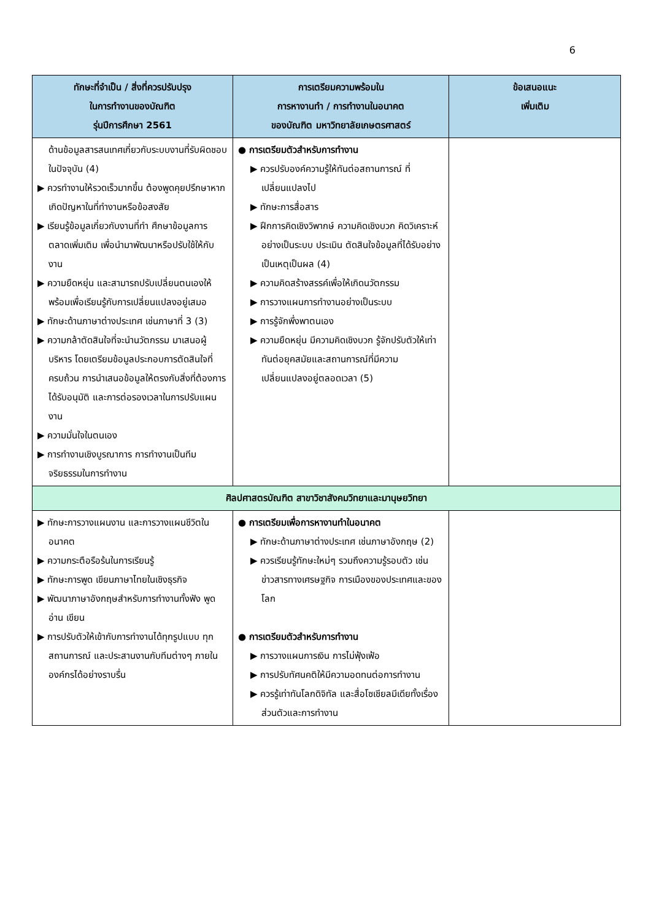6
| ทักษะที่จำเป็น / สิ่งที่ควรปรับปรุง ในการทำงานของบัณฑิต รุ่นปีการศึกษา 2561 | การเตรียมความพร้อมใน การหางานทำ / การทำงานในอนาคต ของบัณฑิต มหาวิทยาลัยเกษตรศาสตร์ | ข้อเสนอแนะ เพิ่มเติม |
| --- | --- | --- |
| ด้านข้อมูลสารสนเทศเกี่ยวกับระบบงานที่รับผิดชอบในปัจจุบัน (4) ▶ ควรทำงานให้รวดเร็วมากขึ้น ต้องพูดคุยปรึกษาหากเกิดปัญหาในที่ทำงานหรือข้อสงสัย ▶ เรียนรู้ข้อมูลเกี่ยวกับงานที่ทำ ศึกษาข้อมูลการตลาดเพิ่มเติม เพื่อนำมาพัฒนาหรือปรับใช้ให้กับงาน ▶ ความยืดหยุ่น และสามารถปรับเปลี่ยนตนเองให้พร้อมเพื่อเรียนรู้กับการเปลี่ยนแปลงอยู่เสมอ ▶ ทักษะด้านภาษาต่างประเทศ เช่นภาษาที่ 3 (3) ▶ ความกล้าตัดสินใจที่จะนำนวัตกรรม มาเสนอผู้บริหาร โดยเตรียมข้อมูลประกอบการตัดสินใจที่ครบถ้วน การนำเสนอข้อมูลให้ตรงกับสิ่งที่ต้องการได้รับอนุมัติ และการต่อรองเวลาในการปรับแผนงาน ▶ ความมั่นใจในตนเอง ▶ การทำงานเชิงบูรณาการ การทำงานเป็นทีม จริยธรรมในการทำงาน | ● การเตรียมตัวสำหรับการทำงาน ▶ ควรปรับองค์ความรู้ให้ทันต่อสถานการณ์ ที่เปลี่ยนแปลงไป ▶ ทักษะการสื่อสาร ▶ ฝึกการคิดเชิงวิพากษ์ ความคิดเชิงบวก คิดวิเคราะห์อย่างเป็นระบบ ประเมิน ตัดสินใจข้อมูลที่ได้รับอย่างเป็นเหตุเป็นผล (4) ▶ ความคิดสร้างสรรค์เพื่อให้เกิดนวัตกรรม ▶ การวางแผนการทำงานอย่างเป็นระบบ ▶ การรู้จักพึ่งพาตนเอง ▶ ความยืดหยุ่น มีความคิดเชิงบวก รู้จักปรับตัวให้เท่าทันต่อยุคสมัยและสถานการณ์ที่มีความเปลี่ยนแปลงอยู่ตลอดเวลา (5) | |
| ศิลปศาสตรบัณฑิต สาขาวิชาสังคมวิทยาและมานุษยวิทยา | | |
| ▶ ทักษะการวางแผนงาน และการวางแผนชีวิตในอนาคต ▶ ความกระตือรือร้นในการเรียนรู้ ▶ ทักษะการพูด เขียนภาษาไทยในเชิงธุรกิจ ▶ พัฒนาภาษาอังกฤษสำหรับการทำงานทั้งฟัง พูด อ่าน เขียน ▶ การปรับตัวให้เข้ากับการทำงานได้ทุกรูปแบบ ทุกสถานการณ์ และประสานงานกับทีมต่างๆ ภายในองค์กรได้อย่างราบรื่น | ● การเตรียมเพื่อการหางานทำในอนาคต ▶ ทักษะด้านภาษาต่างประเทศ เช่นภาษาอังกฤษ (2) ▶ ควรเรียนรู้ทักษะใหม่ๆ รวมถึงความรู้รอบตัว เช่นข่าวสารทางเศรษฐกิจ การเมืองของประเทศและของโลก ● การเตรียมตัวสำหรับการทำงาน ▶ การวางแผนการเงิน การไม่ฟุ้งเฟ้อ ▶ การปรับทัศนคติให้มีความอดทนต่อการทำงาน ▶ ควรรู้เท่าทันโลกดิจิทัล และสื่อโซเชียลมีเดียทั้งเรื่องส่วนตัวและการทำงาน | |